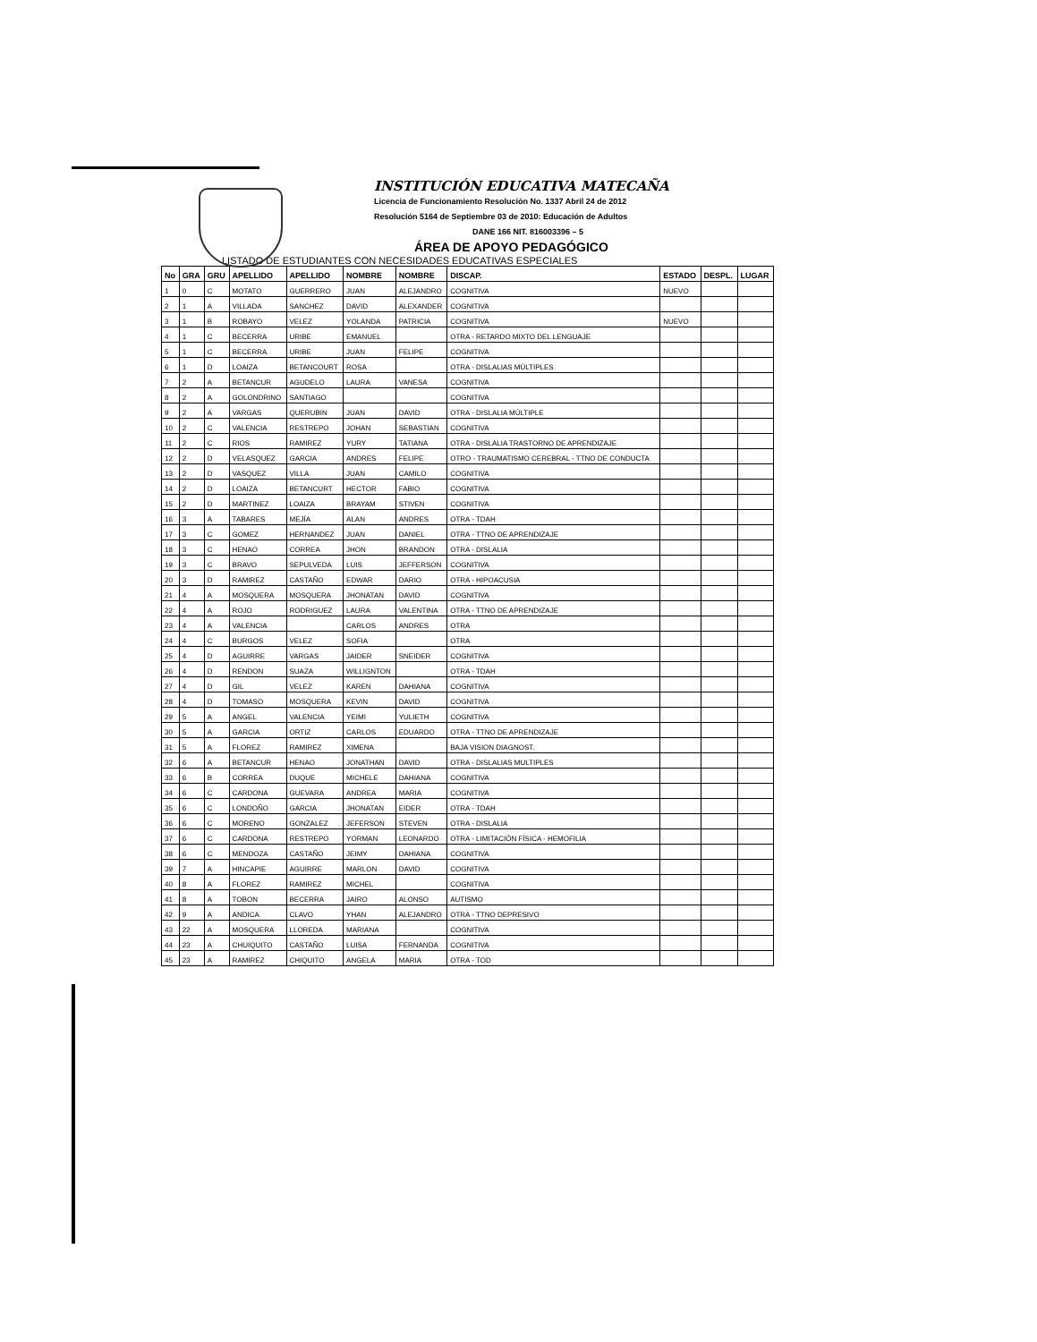INSTITUCIÓN EDUCATIVA MATECAÑA
Licencia de Funcionamiento Resolución No. 1337 Abril 24 de 2012
Resolución 5164 de Septiembre 03 de 2010: Educación de Adultos
DANE 166 NIT. 816003396 – 5
ÁREA DE APOYO PEDAGÓGICO
LISTADO DE ESTUDIANTES CON NECESIDADES EDUCATIVAS ESPECIALES
| No | GRA | GRU | APELLIDO | APELLIDO | NOMBRE | NOMBRE | DISCAP. | ESTADO | DESPL. | LUGAR |
| --- | --- | --- | --- | --- | --- | --- | --- | --- | --- | --- |
| 1 | 0 | C | MOTATO | GUERRERO | JUAN | ALEJANDRO | COGNITIVA | NUEVO | | |
| 2 | 1 | A | VILLADA | SANCHEZ | DAVID | ALEXANDER | COGNITIVA | | | |
| 3 | 1 | B | ROBAYO | VELEZ | YOLANDA | PATRICIA | COGNITIVA | NUEVO | | |
| 4 | 1 | C | BECERRA | URIBE | EMANUEL | | OTRA - RETARDO MIXTO DEL LENGUAJE | | | |
| 5 | 1 | C | BECERRA | URIBE | JUAN | FELIPE | COGNITIVA | | | |
| 6 | 1 | D | LOAIZA | BETANCOURT | ROSA | | OTRA - DISLALIAS MÚLTIPLES | | | |
| 7 | 2 | A | BETANCUR | AGUDELO | LAURA | VANESA | COGNITIVA | | | |
| 8 | 2 | A | GOLONDRINO | SANTIAGO | | | COGNITIVA | | | |
| 9 | 2 | A | VARGAS | QUERUBIN | JUAN | DAVID | OTRA - DISLALIA MÚLTIPLE | | | |
| 10 | 2 | C | VALENCIA | RESTREPO | JOHAN | SEBASTIAN | COGNITIVA | | | |
| 11 | 2 | C | RIOS | RAMIREZ | YURY | TATIANA | OTRA - DISLALIA TRASTORNO DE APRENDIZAJE | | | |
| 12 | 2 | D | VELASQUEZ | GARCIA | ANDRES | FELIPE | OTRO - TRAUMATISMO CEREBRAL - TTNO DE CONDUCTA | | | |
| 13 | 2 | D | VASQUEZ | VILLA | JUAN | CAMILO | COGNITIVA | | | |
| 14 | 2 | D | LOAIZA | BETANCURT | HECTOR | FABIO | COGNITIVA | | | |
| 15 | 2 | D | MARTINEZ | LOAIZA | BRAYAM | STIVEN | COGNITIVA | | | |
| 16 | 3 | A | TABARES | MEJÍA | ALAN | ANDRES | OTRA - TDAH | | | |
| 17 | 3 | C | GOMEZ | HERNANDEZ | JUAN | DANIEL | OTRA - TTNO DE APRENDIZAJE | | | |
| 18 | 3 | C | HENAO | CORREA | JHON | BRANDON | OTRA - DISLALIA | | | |
| 19 | 3 | C | BRAVO | SEPULVEDA | LUIS | JEFFERSON | COGNITIVA | | | |
| 20 | 3 | D | RAMIREZ | CASTAÑO | EDWAR | DARIO | OTRA - HIPOACUSIA | | | |
| 21 | 4 | A | MOSQUERA | MOSQUERA | JHONATAN | DAVID | COGNITIVA | | | |
| 22 | 4 | A | ROJO | RODRIGUEZ | LAURA | VALENTINA | OTRA - TTNO DE APRENDIZAJE | | | |
| 23 | 4 | A | VALENCIA | | CARLOS | ANDRES | OTRA | | | |
| 24 | 4 | C | BURGOS | VELEZ | SOFIA | | OTRA | | | |
| 25 | 4 | D | AGUIRRE | VARGAS | JAIDER | SNEIDER | COGNITIVA | | | |
| 26 | 4 | D | RENDON | SUAZA | WILLIGNTON | | OTRA - TDAH | | | |
| 27 | 4 | D | GIL | VELEZ | KAREN | DAHIANA | COGNITIVA | | | |
| 28 | 4 | D | TOMASO | MOSQUERA | KEVIN | DAVID | COGNITIVA | | | |
| 29 | 5 | A | ANGEL | VALENCIA | YEIMI | YULIETH | COGNITIVA | | | |
| 30 | 5 | A | GARCIA | ORTIZ | CARLOS | EDUARDO | OTRA - TTNO DE APRENDIZAJE | | | |
| 31 | 5 | A | FLOREZ | RAMIREZ | XIMENA | | BAJA VISION DIAGNOST. | | | |
| 32 | 6 | A | BETANCUR | HENAO | JONATHAN | DAVID | OTRA - DISLALIAS MULTIPLES | | | |
| 33 | 6 | B | CORREA | DUQUE | MICHELE | DAHIANA | COGNITIVA | | | |
| 34 | 6 | C | CARDONA | GUEVARA | ANDREA | MARIA | COGNITIVA | | | |
| 35 | 6 | C | LONDOÑO | GARCIA | JHONATAN | EIDER | OTRA - TDAH | | | |
| 36 | 6 | C | MORENO | GONZALEZ | JEFERSON | STEVEN | OTRA - DISLALIA | | | |
| 37 | 6 | C | CARDONA | RESTREPO | YORMAN | LEONARDO | OTRA - LIMITACIÓN FÍSICA - HEMOFILIA | | | |
| 38 | 6 | C | MENDOZA | CASTAÑO | JEIMY | DAHIANA | COGNITIVA | | | |
| 39 | 7 | A | HINCAPIE | AGUIRRE | MARLON | DAVID | COGNITIVA | | | |
| 40 | 8 | A | FLOREZ | RAMIREZ | MICHEL | | COGNITIVA | | | |
| 41 | 8 | A | TOBON | BECERRA | JAIRO | ALONSO | AUTISMO | | | |
| 42 | 9 | A | ANDICA | CLAVO | YHAN | ALEJANDRO | OTRA - TTNO DEPRESIVO | | | |
| 43 | 22 | A | MOSQUERA | LLOREDA | MARIANA | | COGNITIVA | | | |
| 44 | 23 | A | CHUIQUITO | CASTAÑO | LUISA | FERNANDA | COGNITIVA | | | |
| 45 | 23 | A | RAMIREZ | CHIQUITO | ANGELA | MARIA | OTRA - TOD | | | |